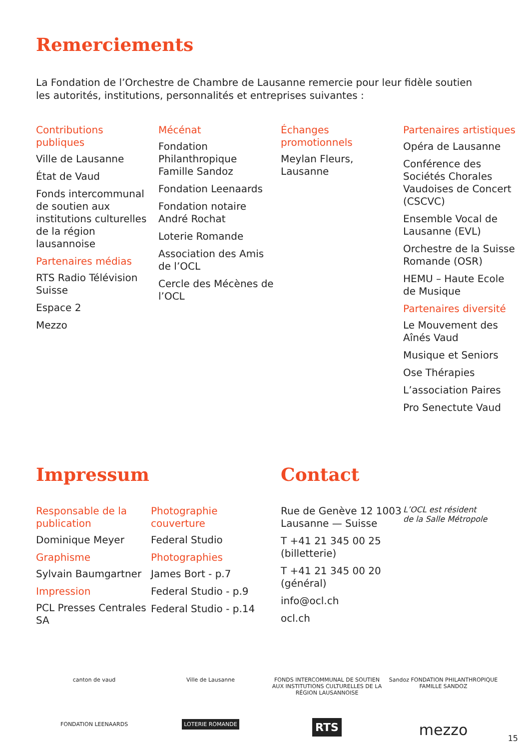Remerciements
La Fondation de l’Orchestre de Chambre de Lausanne remercie pour leur fidèle soutien les autorités, institutions, personnalités et entreprises suivantes :
Contributions publiques
Ville de Lausanne
État de Vaud
Fonds intercommunal de soutien aux institutions culturelles de la région lausannoise
Partenaires médias
RTS Radio Télévision Suisse
Espace 2
Mezzo
Mécénat
Fondation Philanthropique Famille Sandoz
Fondation Leenaards
Fondation notaire André Rochat
Loterie Romande
Association des Amis de l’OCL
Cercle des Mécènes de l’OCL
Échanges promotionnels
Meylan Fleurs, Lausanne
Partenaires artistiques
Opéra de Lausanne
Conférence des Sociétés Chorales Vaudoises de Concert (CSCVC)
Ensemble Vocal de Lausanne (EVL)
Orchestre de la Suisse Romande (OSR)
HEMU – Haute Ecole de Musique
Partenaires diversité
Le Mouvement des Aînés Vaud
Musique et Seniors
Ose Thérapies
L’association Paires
Pro Senectute Vaud
Impressum
Responsable de la publication
Dominique Meyer
Graphisme
Sylvain Baumgartner
Impression
PCL Presses Centrales SA
Photographie couverture
Federal Studio
Photographies
James Bort - p.7
Federal Studio - p.9
Federal Studio - p.14
Contact
Rue de Genève 12 1003 Lausanne — Suisse
T +41 21 345 00 25 (billetterie)
T +41 21 345 00 20 (général)
info@ocl.ch
ocl.ch
L’OCL est résident
de la Salle Métropole
canton de vaud
Ville de Lausanne
FONDS INTERCOMMUNAL DE SOUTIEN AUX INSTITUTIONS CULTURELLES DE LA RÉGION LAUSANNOISE
Sandoz FONDATION PHILANTHROPIQUE FAMILLE SANDOZ
FONDATION LEENAARDS
LOTERIE ROMANDE
RTS
mezzo
15